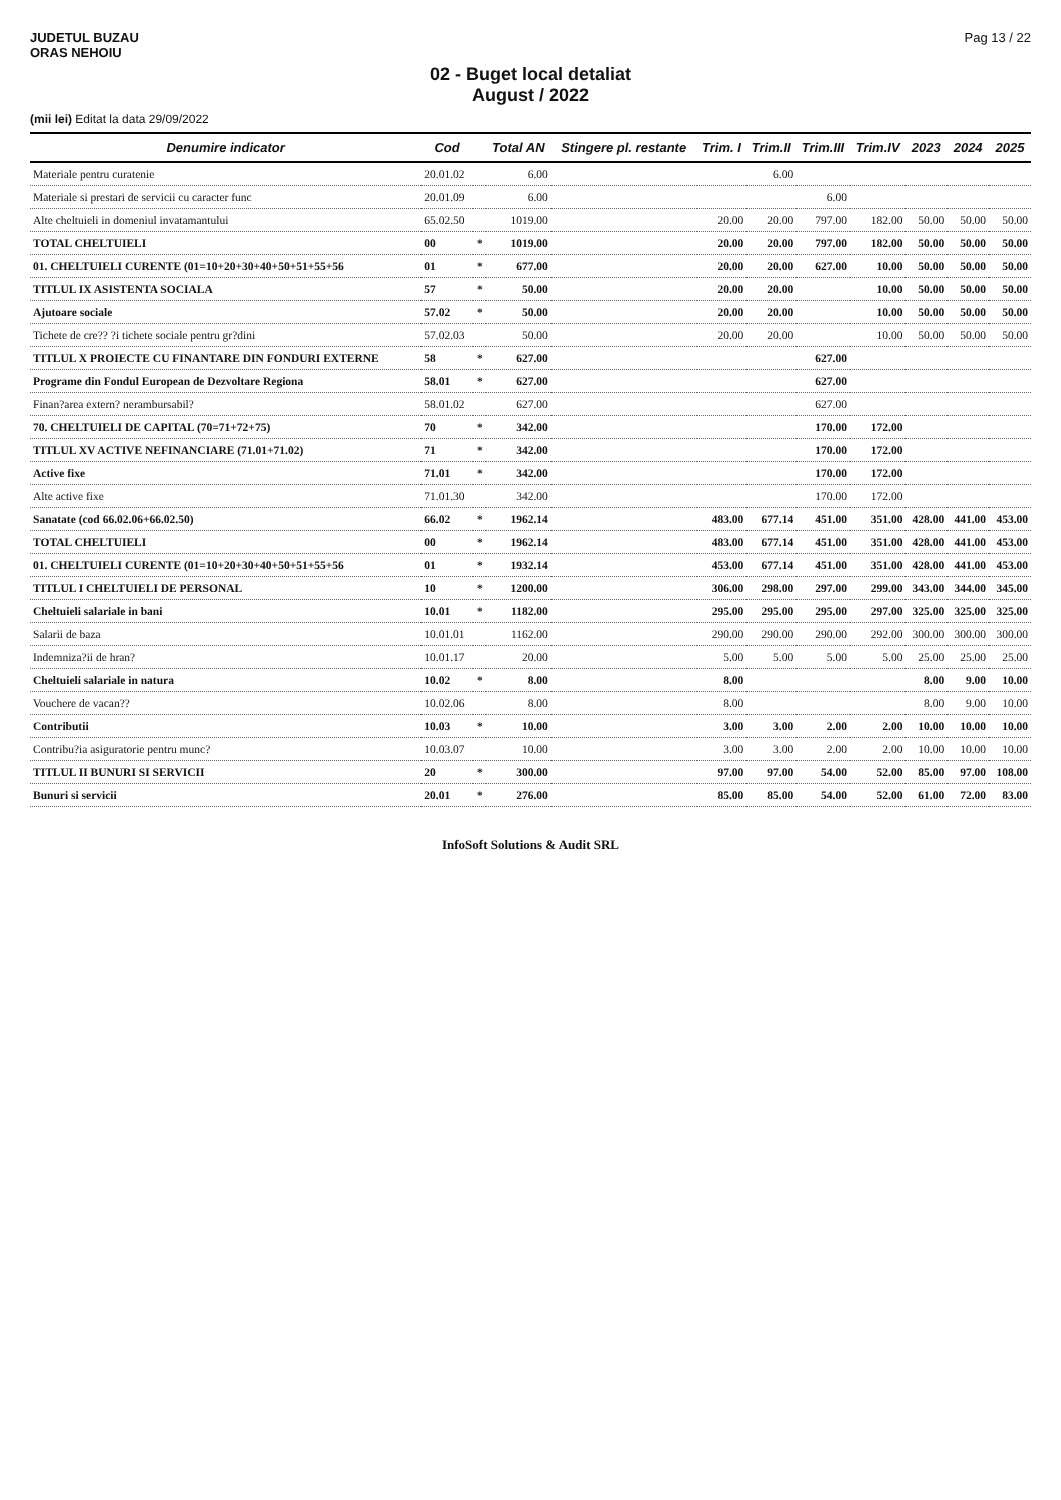JUDETUL BUZAU
ORAS NEHOIU
Pag 13 / 22
02 - Buget local detaliat
August / 2022
(mii lei) Editat la data 29/09/2022
| Denumire indicator | Cod | | Total AN | Stingere pl. restante | Trim. I | Trim.II | Trim.III | Trim.IV | 2023 | 2024 | 2025 |
| --- | --- | --- | --- | --- | --- | --- | --- | --- | --- | --- | --- |
| Materiale pentru curatenie | 20.01.02 | | 6.00 | | | 6.00 | | | | | |
| Materiale si prestari de servicii cu caracter func | 20.01.09 | | 6.00 | | | | 6.00 | | | | |
| Alte cheltuieli in domeniul invatamantului | 65.02.50 | | 1019.00 | | 20.00 | 20.00 | 797.00 | 182.00 | 50.00 | 50.00 | 50.00 |
| TOTAL CHELTUIELI | 00 | * | 1019.00 | | 20.00 | 20.00 | 797.00 | 182.00 | 50.00 | 50.00 | 50.00 |
| 01. CHELTUIELI CURENTE (01=10+20+30+40+50+51+55+56 | 01 | * | 677.00 | | 20.00 | 20.00 | 627.00 | 10.00 | 50.00 | 50.00 | 50.00 |
| TITLUL IX ASISTENTA SOCIALA | 57 | * | 50.00 | | 20.00 | 20.00 | | 10.00 | 50.00 | 50.00 | 50.00 |
| Ajutoare sociale | 57.02 | * | 50.00 | | 20.00 | 20.00 | | 10.00 | 50.00 | 50.00 | 50.00 |
| Tichete de cre?? ?i tichete sociale pentru gr?dini | 57.02.03 | | 50.00 | | 20.00 | 20.00 | | 10.00 | 50.00 | 50.00 | 50.00 |
| TITLUL X PROIECTE CU FINANTARE DIN FONDURI EXTERNE | 58 | * | 627.00 | | | | 627.00 | | | | |
| Programe din Fondul European de Dezvoltare Regiona | 58.01 | * | 627.00 | | | | 627.00 | | | | |
| Finan?area extern? nerambursabil? | 58.01.02 | | 627.00 | | | | 627.00 | | | | |
| 70. CHELTUIELI DE CAPITAL (70=71+72+75) | 70 | * | 342.00 | | | | 170.00 | 172.00 | | | |
| TITLUL XV ACTIVE NEFINANCIARE (71.01+71.02) | 71 | * | 342.00 | | | | 170.00 | 172.00 | | | |
| Active fixe | 71.01 | * | 342.00 | | | | 170.00 | 172.00 | | | |
| Alte active fixe | 71.01.30 | | 342.00 | | | | 170.00 | 172.00 | | | |
| Sanatate (cod 66.02.06+66.02.50) | 66.02 | * | 1962.14 | | 483.00 | 677.14 | 451.00 | 351.00 | 428.00 | 441.00 | 453.00 |
| TOTAL CHELTUIELI | 00 | * | 1962.14 | | 483.00 | 677.14 | 451.00 | 351.00 | 428.00 | 441.00 | 453.00 |
| 01. CHELTUIELI CURENTE (01=10+20+30+40+50+51+55+56 | 01 | * | 1932.14 | | 453.00 | 677.14 | 451.00 | 351.00 | 428.00 | 441.00 | 453.00 |
| TITLUL I CHELTUIELI DE PERSONAL | 10 | * | 1200.00 | | 306.00 | 298.00 | 297.00 | 299.00 | 343.00 | 344.00 | 345.00 |
| Cheltuieli salariale in bani | 10.01 | * | 1182.00 | | 295.00 | 295.00 | 295.00 | 297.00 | 325.00 | 325.00 | 325.00 |
| Salarii de baza | 10.01.01 | | 1162.00 | | 290.00 | 290.00 | 290.00 | 292.00 | 300.00 | 300.00 | 300.00 |
| Indemniza?ii de hran? | 10.01.17 | | 20.00 | | 5.00 | 5.00 | 5.00 | 5.00 | 25.00 | 25.00 | 25.00 |
| Cheltuieli salariale in natura | 10.02 | * | 8.00 | | 8.00 | | | | 8.00 | 9.00 | 10.00 |
| Vouchere de vacan?? | 10.02.06 | | 8.00 | | 8.00 | | | | 8.00 | 9.00 | 10.00 |
| Contributii | 10.03 | * | 10.00 | | 3.00 | 3.00 | 2.00 | 2.00 | 10.00 | 10.00 | 10.00 |
| Contribu?ia asiguratorie pentru munc? | 10.03.07 | | 10.00 | | 3.00 | 3.00 | 2.00 | 2.00 | 10.00 | 10.00 | 10.00 |
| TITLUL II BUNURI SI SERVICII | 20 | * | 300.00 | | 97.00 | 97.00 | 54.00 | 52.00 | 85.00 | 97.00 | 108.00 |
| Bunuri si servicii | 20.01 | * | 276.00 | | 85.00 | 85.00 | 54.00 | 52.00 | 61.00 | 72.00 | 83.00 |
InfoSoft Solutions & Audit SRL